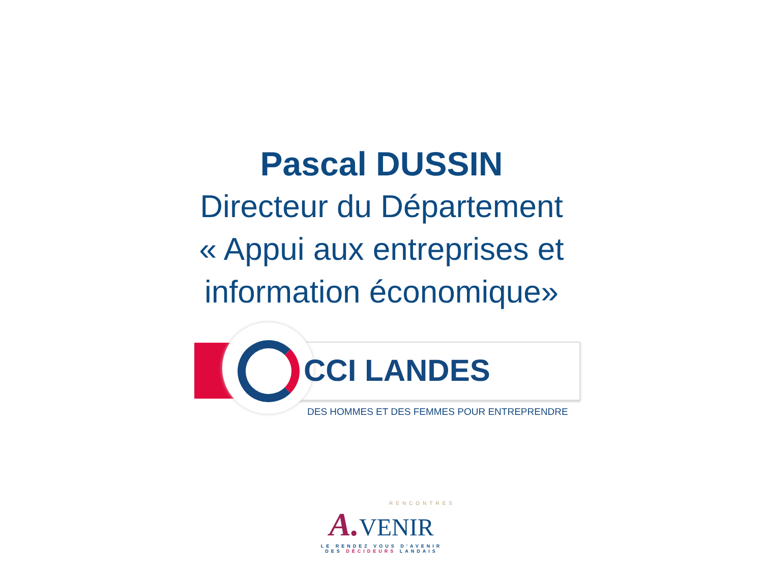Pascal DUSSIN
Directeur du Département
« Appui aux entreprises et
information économique»
CCI LANDES
DES HOMMES ET DES FEMMES POUR ENTREPRENDRE
RENCONTRES
A. VENIR
LE RENDEZ VOUS D'AVENIR
DES DÉCIDEURS LANDAIS